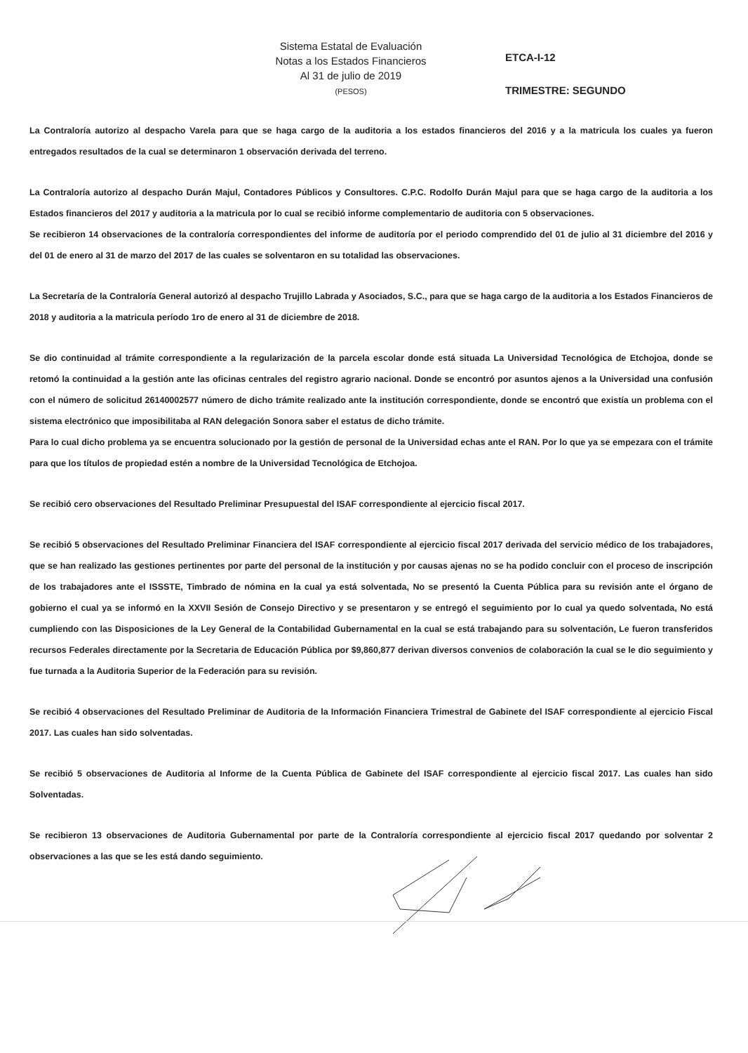Sistema Estatal de Evaluación
Notas a los Estados Financieros
Al 31 de julio de 2019
(PESOS)
ETCA-I-12
TRIMESTRE: SEGUNDO
La Contraloría autorizo al despacho Varela para que se haga cargo de la auditoria a los estados financieros del 2016 y a la matricula los cuales ya fueron entregados resultados de la cual se determinaron 1 observación derivada del terreno.
La Contraloría autorizo al despacho Durán Majul, Contadores Públicos y Consultores. C.P.C. Rodolfo Durán Majul para que se haga cargo de la auditoria a los Estados financieros del 2017 y auditoria a la matricula por lo cual se recibió informe complementario de auditoria con 5 observaciones.
Se recibieron 14 observaciones de la contraloría correspondientes del informe de auditoría por el periodo comprendido del 01 de julio al 31 diciembre del 2016 y del 01 de enero al 31 de marzo del 2017 de las cuales se solventaron en su totalidad las observaciones.
La Secretaría de la Contraloría General autorizó al despacho Trujillo Labrada y Asociados, S.C., para que se haga cargo de la auditoria a los Estados Financieros de 2018 y auditoria a la matricula período 1ro de enero al 31 de diciembre de 2018.
Se dio continuidad al trámite correspondiente a la regularización de la parcela escolar donde está situada La Universidad Tecnológica de Etchojoa, donde se retomó la continuidad a la gestión ante las oficinas centrales del registro agrario nacional. Donde se encontró por asuntos ajenos a la Universidad una confusión con el número de solicitud 26140002577 número de dicho trámite realizado ante la institución correspondiente, donde se encontró que existía un problema con el sistema electrónico que imposibilitaba al RAN delegación Sonora saber el estatus de dicho trámite.
Para lo cual dicho problema ya se encuentra solucionado por la gestión de personal de la Universidad echas ante el RAN. Por lo que ya se empezara con el trámite para que los títulos de propiedad estén a nombre de la Universidad Tecnológica de Etchojoa.
Se recibió cero observaciones del Resultado Preliminar Presupuestal del ISAF correspondiente al ejercicio fiscal 2017.
Se recibió 5 observaciones del Resultado Preliminar Financiera del ISAF correspondiente al ejercicio fiscal 2017 derivada del servicio médico de los trabajadores, que se han realizado las gestiones pertinentes por parte del personal de la institución y por causas ajenas no se ha podido concluir con el proceso de inscripción de los trabajadores ante el ISSSTE, Timbrado de nómina en la cual ya está solventada, No se presentó la Cuenta Pública para su revisión ante el órgano de gobierno el cual ya se informó en la XXVII Sesión de Consejo Directivo y se presentaron y se entregó el seguimiento por lo cual ya quedo solventada, No está cumpliendo con las Disposiciones de la Ley General de la Contabilidad Gubernamental en la cual se está trabajando para su solventación, Le fueron transferidos recursos Federales directamente por la Secretaria de Educación Pública por $9,860,877 derivan diversos convenios de colaboración la cual se le dio seguimiento y fue turnada a la Auditoria Superior de la Federación para su revisión.
Se recibió 4 observaciones del Resultado Preliminar de Auditoria de la Información Financiera Trimestral de Gabinete del ISAF correspondiente al ejercicio Fiscal 2017. Las cuales han sido solventadas.
Se recibió 5 observaciones de Auditoria al Informe de la Cuenta Pública de Gabinete del ISAF correspondiente al ejercicio fiscal 2017. Las cuales han sido Solventadas.
Se recibieron 13 observaciones de Auditoria Gubernamental por parte de la Contraloría correspondiente al ejercicio fiscal 2017 quedando por solventar 2 observaciones a las que se les está dando seguimiento.